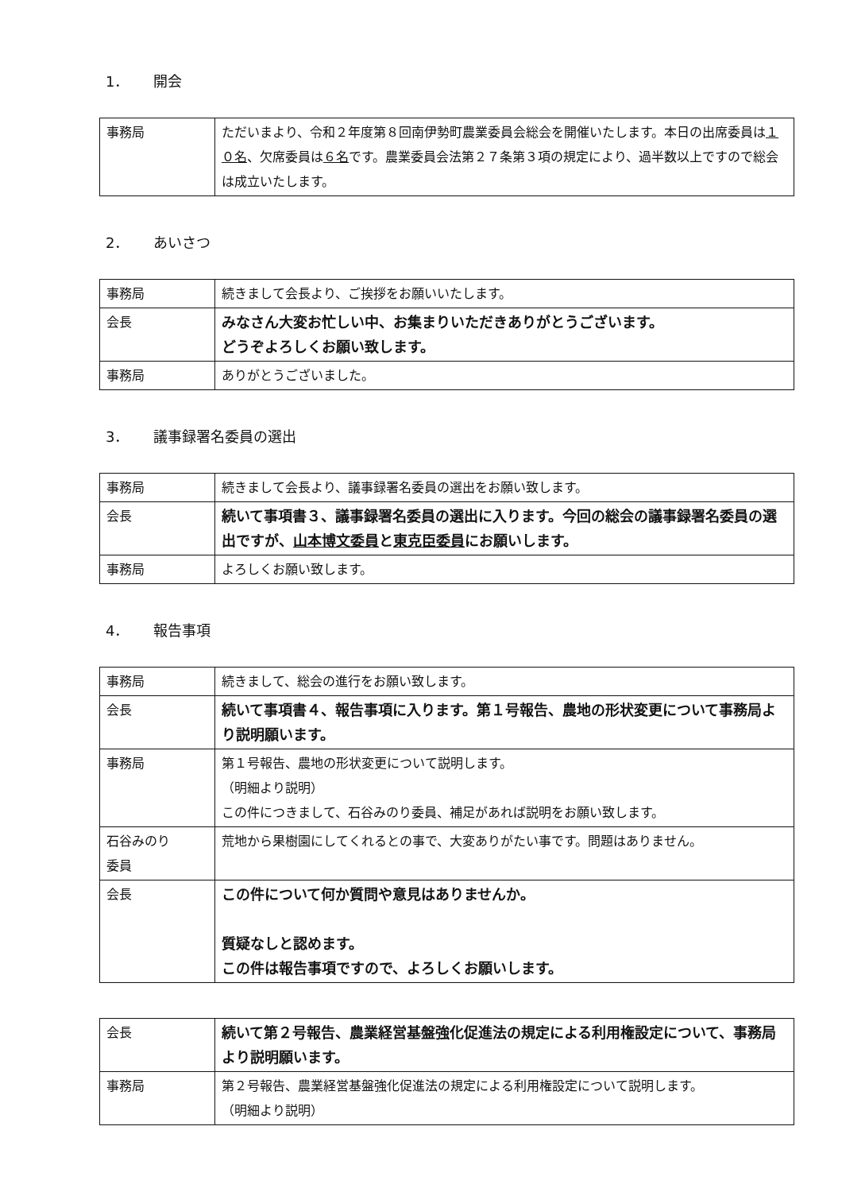1． 開会
| 事務局 | ただいまより、令和２年度第８回南伊勢町農業委員会総会を開催いたします。本日の出席委員は １０名 、欠席委員は ６名 です。農業委員会法第２７条第３項の規定により、過半数以上ですので総会は成立いたします。 |
2． あいさつ
| 事務局 | 続きまして会長より、ご挨拶をお願いいたします。 |
| 会長 | みなさん大変お忙しい中、お集まりいただきありがとうございます。 どうぞよろしくお願い致します。 |
| 事務局 | ありがとうございました。 |
3． 議事録署名委員の選出
| 事務局 | 続きまして会長より、議事録署名委員の選出をお願い致します。 |
| 会長 | 続いて事項書３、議事録署名委員の選出に入ります。今回の総会の議事録署名委員の選出ですが、 山本博文委員 と 東克臣委員 にお願いします。 |
| 事務局 | よろしくお願い致します。 |
4． 報告事項
| 事務局 | 続きまして、総会の進行をお願い致します。 |
| 会長 | 続いて事項書４、報告事項に入ります。第１号報告、農地の形状変更について事務局より説明願います。 |
| 事務局 | 第１号報告、農地の形状変更について説明します。 （明細より説明） この件につきまして、石谷みのり委員、補足があれば説明をお願い致します。 |
| 石谷みのり 委員 | 荒地から果樹園にしてくれるとの事で、大変ありがたい事です。問題はありません。 |
| 会長 | この件について何か質問や意見はありませんか。 質疑なしと認めます。 この件は報告事項ですので、よろしくお願いします。 |
| 会長 | 続いて第２号報告、農業経営基盤強化促進法の規定による利用権設定について、事務局より説明願います。 |
| 事務局 | 第２号報告、農業経営基盤強化促進法の規定による利用権設定について説明します。 （明細より説明） |